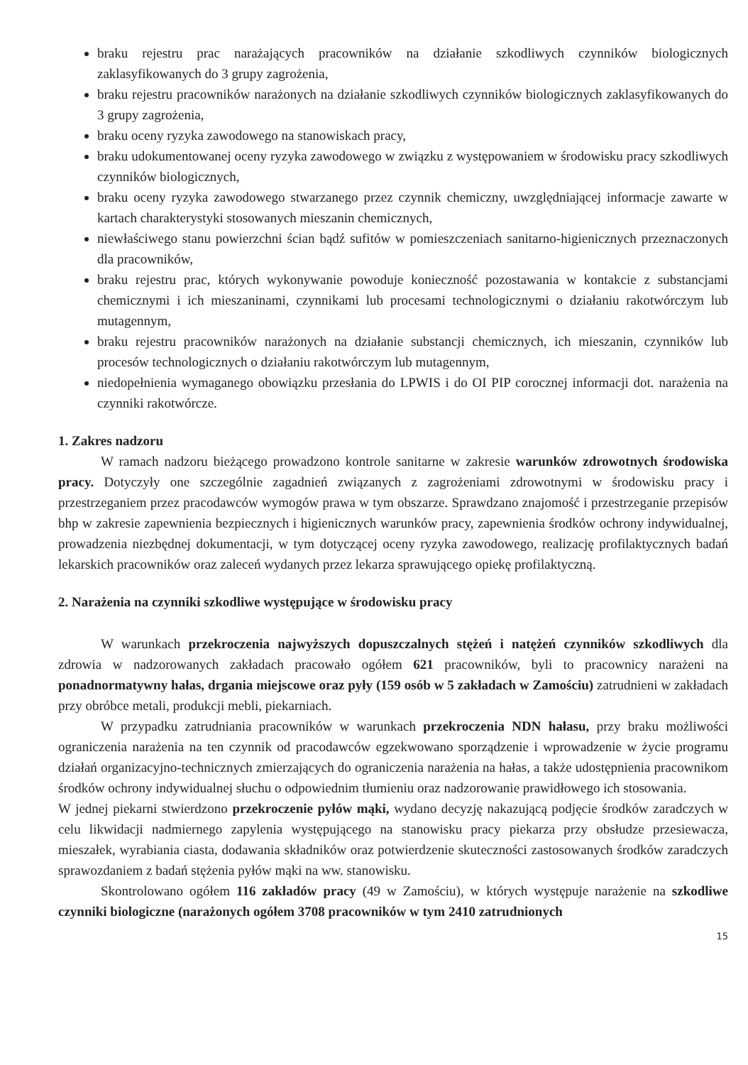braku rejestru prac narażających pracowników na działanie szkodliwych czynników biologicznych zaklasyfikowanych do 3 grupy zagrożenia,
braku rejestru pracowników narażonych na działanie szkodliwych czynników biologicznych zaklasyfikowanych do 3 grupy zagrożenia,
braku oceny ryzyka zawodowego na stanowiskach pracy,
braku udokumentowanej oceny ryzyka zawodowego w związku z występowaniem w środowisku pracy szkodliwych czynników biologicznych,
braku oceny ryzyka zawodowego stwarzanego przez czynnik chemiczny, uwzględniającej informacje zawarte w kartach charakterystyki stosowanych mieszanin chemicznych,
niewłaściwego stanu powierzchni ścian bądź sufitów w pomieszczeniach sanitarno-higienicznych przeznaczonych dla pracowników,
braku rejestru prac, których wykonywanie powoduje konieczność pozostawania w kontakcie z substancjami chemicznymi i ich mieszaninami, czynnikami lub procesami technologicznymi o działaniu rakotwórczym lub mutagennym,
braku rejestru pracowników narażonych na działanie substancji chemicznych, ich mieszanin, czynników lub procesów technologicznych o działaniu rakotwórczym lub mutagennym,
niedopełnienia wymaganego obowiązku przesłania do LPWIS i do OI PIP corocznej informacji dot. narażenia na czynniki rakotwórcze.
1. Zakres nadzoru
W ramach nadzoru bieżącego prowadzono kontrole sanitarne w zakresie warunków zdrowotnych środowiska pracy. Dotyczyły one szczególnie zagadnień związanych z zagrożeniami zdrowotnymi w środowisku pracy i przestrzeganiem przez pracodawców wymogów prawa w tym obszarze. Sprawdzano znajomość i przestrzeganie przepisów bhp w zakresie zapewnienia bezpiecznych i higienicznych warunków pracy, zapewnienia środków ochrony indywidualnej, prowadzenia niezbędnej dokumentacji, w tym dotyczącej oceny ryzyka zawodowego, realizację profilaktycznych badań lekarskich pracowników oraz zaleceń wydanych przez lekarza sprawującego opiekę profilaktyczną.
2. Narażenia na czynniki szkodliwe występujące w środowisku pracy
W warunkach przekroczenia najwyższych dopuszczalnych stężeń i natężeń czynników szkodliwych dla zdrowia w nadzorowanych zakładach pracowało ogółem 621 pracowników, byli to pracownicy narażeni na ponadnormatywny hałas, drgania miejscowe oraz pyły (159 osób w 5 zakładach w Zamościu) zatrudnieni w zakładach przy obróbce metali, produkcji mebli, piekarniach.
W przypadku zatrudniania pracowników w warunkach przekroczenia NDN hałasu, przy braku możliwości ograniczenia narażenia na ten czynnik od pracodawców egzekwowano sporządzenie i wprowadzenie w życie programu działań organizacyjno-technicznych zmierzających do ograniczenia narażenia na hałas, a także udostępnienia pracownikom środków ochrony indywidualnej słuchu o odpowiednim tłumieniu oraz nadzorowanie prawidłowego ich stosowania.
W jednej piekarni stwierdzono przekroczenie pyłów mąki, wydano decyzję nakazującą podjęcie środków zaradczych w celu likwidacji nadmiernego zapylenia występującego na stanowisku pracy piekarza przy obsłudze przesiewacza, mieszałek, wyrabiania ciasta, dodawania składników oraz potwierdzenie skuteczności zastosowanych środków zaradczych sprawozdaniem z badań stężenia pyłów mąki na ww. stanowisku.
Skontrolowano ogółem 116 zakładów pracy (49 w Zamościu), w których występuje narażenie na szkodliwe czynniki biologiczne (narażonych ogółem 3708 pracowników w tym 2410 zatrudnionych
15